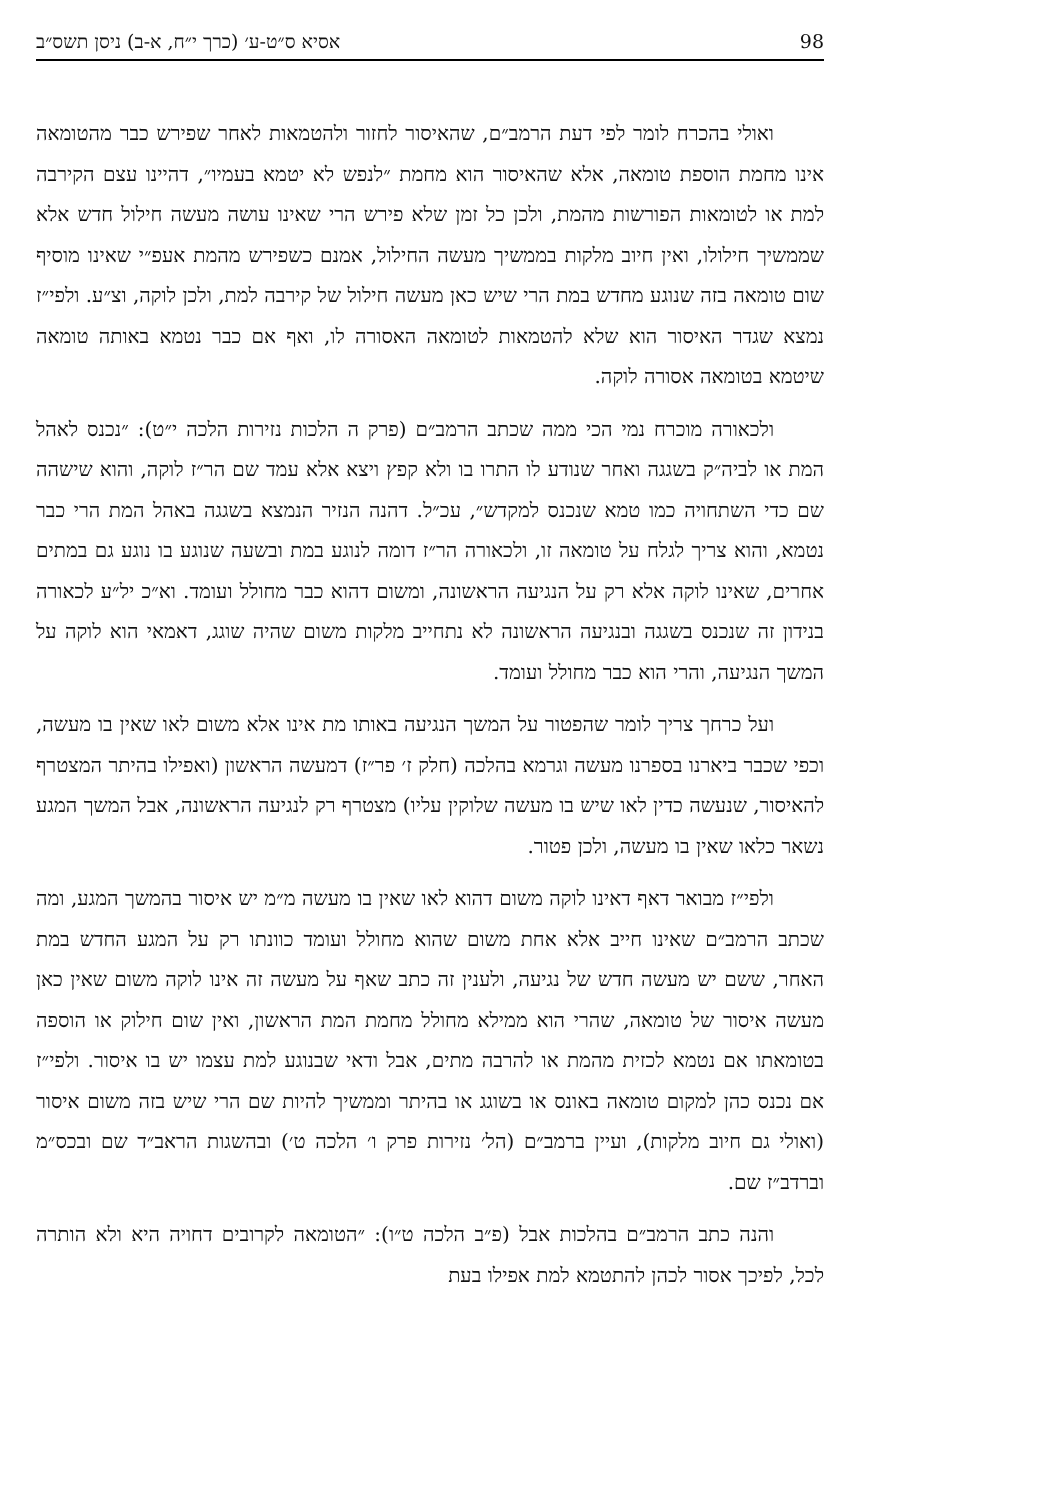98 אסיא ס״ט-ע׳ (כרך י״ח, א-ב) ניסן תשס״ב
ואולי בהכרח לומר לפי דעת הרמב״ם, שהאיסור לחזור ולהטמאות לאחר שפירש כבר מהטומאה אינו מחמת הוספת טומאה, אלא שהאיסור הוא מחמת ״לנפש לא יטמא בעמיו״, דהיינו עצם הקירבה למת או לטומאות הפורשות מהמת, ולכן כל זמן שלא פירש הרי שאינו עושה מעשה חילול חדש אלא שממשיך חילולו, ואין חיוב מלקות בממשיך מעשה החילול, אמנם כשפירש מהמת אעפ״י שאינו מוסיף שום טומאה בזה שנוגע מחדש במת הרי שיש כאן מעשה חילול של קירבה למת, ולכן לוקה, וצ״ע. ולפי״ז נמצא שגדר האיסור הוא שלא להטמאות לטומאה האסורה לו, ואף אם כבר נטמא באותה טומאה שיטמא בטומאה אסורה לוקה.
ולכאורה מוכרח נמי הכי ממה שכתב הרמב״ם (פרק ה הלכות נזירות הלכה י״ט): ״נכנס לאהל המת או לביה״ק בשגגה ואחר שנודע לו התרו בו ולא קפץ ויצא אלא עמד שם הר״ז לוקה, והוא שישהה שם כדי השתחויה כמו טמא שנכנס למקדש״, עכ״ל. דהנה הנזיר הנמצא בשגגה באהל המת הרי כבר נטמא, והוא צריך לגלח על טומאה זו, ולכאורה הר״ז דומה לנוגע במת ובשעה שנוגע בו נוגע גם במתים אחרים, שאינו לוקה אלא רק על הנגיעה הראשונה, ומשום דהוא כבר מחולל ועומד. וא״כ יל״ע לכאורה בנידון זה שנכנס בשגגה ובנגיעה הראשונה לא נתחייב מלקות משום שהיה שוגג, דאמאי הוא לוקה על המשך הנגיעה, והרי הוא כבר מחולל ועומד.
ועל כרחך צריך לומר שהפטור על המשך הנגיעה באותו מת אינו אלא משום לאו שאין בו מעשה, וכפי שכבר ביארנו בספרנו מעשה וגרמא בהלכה (חלק ז׳ פר״ז) דמעשה הראשון (ואפילו בהיתר המצטרף להאיסור, שנעשה כדין לאו שיש בו מעשה שלוקין עליו) מצטרף רק לנגיעה הראשונה, אבל המשך המגע נשאר כלאו שאין בו מעשה, ולכן פטור.
ולפי״ז מבואר דאף דאינו לוקה משום דהוא לאו שאין בו מעשה מ״מ יש איסור בהמשך המגע, ומה שכתב הרמב״ם שאינו חייב אלא אחת משום שהוא מחולל ועומד כוונתו רק על המגע החדש במת האחר, ששם יש מעשה חדש של נגיעה, ולענין זה כתב שאף על מעשה זה אינו לוקה משום שאין כאן מעשה איסור של טומאה, שהרי הוא ממילא מחולל מחמת המת הראשון, ואין שום חילוק או הוספה בטומאתו אם נטמא לכזית מהמת או להרבה מתים, אבל ודאי שבנוגע למת עצמו יש בו איסור. ולפי״ז אם נכנס כהן למקום טומאה באונס או בשוגג או בהיתר וממשיך להיות שם הרי שיש בזה משום איסור (ואולי גם חיוב מלקות), ועיין ברמב״ם (הל׳ נזירות פרק ו׳ הלכה ט׳) ובהשגות הראב״ד שם ובכס״מ וברדב״ז שם.
והנה כתב הרמב״ם בהלכות אבל (פ״ב הלכה ט״ו): ״הטומאה לקרובים דחויה היא ולא הותרה לכל, לפיכך אסור לכהן להתטמא למת אפילו בעת